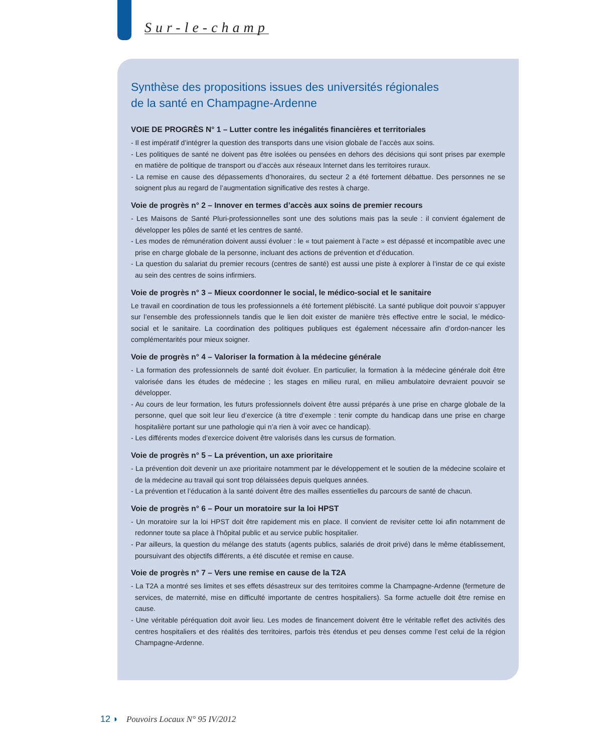Sur-le-champ
Synthèse des propositions issues des universités régionales
de la santé en Champagne-Ardenne
VOIE DE PROGRÈS N° 1 – Lutter contre les inégalités financières et territoriales
- Il est impératif d’intégrer la question des transports dans une vision globale de l’accès aux soins.
- Les politiques de santé ne doivent pas être isolées ou pensées en dehors des décisions qui sont prises par exemple en matière de politique de transport ou d’accès aux réseaux Internet dans les territoires ruraux.
- La remise en cause des dépassements d’honoraires, du secteur 2 a été fortement débattue. Des personnes ne se soignent plus au regard de l’augmentation significative des restes à charge.
Voie de progrès n° 2 – Innover en termes d’accès aux soins de premier recours
- Les Maisons de Santé Pluri-professionnelles sont une des solutions mais pas la seule : il convient également de développer les pôles de santé et les centres de santé.
- Les modes de rémunération doivent aussi évoluer : le « tout paiement à l’acte » est dépassé et incompatible avec une prise en charge globale de la personne, incluant des actions de prévention et d’éducation.
- La question du salariat du premier recours (centres de santé) est aussi une piste à explorer à l’instar de ce qui existe au sein des centres de soins infirmiers.
Voie de progrès n° 3 – Mieux coordonner le social, le médico-social et le sanitaire
Le travail en coordination de tous les professionnels a été fortement plébiscité. La santé publique doit pouvoir s’appuyer sur l’ensemble des professionnels tandis que le lien doit exister de manière très effective entre le social, le médico-social et le sanitaire. La coordination des politiques publiques est également nécessaire afin d’ordon-nancer les complémentarités pour mieux soigner.
Voie de progrès n° 4 – Valoriser la formation à la médecine générale
- La formation des professionnels de santé doit évoluer. En particulier, la formation à la médecine générale doit être valorisée dans les études de médecine ; les stages en milieu rural, en milieu ambulatoire devraient pouvoir se développer.
- Au cours de leur formation, les futurs professionnels doivent être aussi préparés à une prise en charge globale de la personne, quel que soit leur lieu d’exercice (à titre d’exemple : tenir compte du handicap dans une prise en charge hospitalière portant sur une pathologie qui n’a rien à voir avec ce handicap).
- Les différents modes d’exercice doivent être valorisés dans les cursus de formation.
Voie de progrès n° 5 – La prévention, un axe prioritaire
- La prévention doit devenir un axe prioritaire notamment par le développement et le soutien de la médecine scolaire et de la médecine au travail qui sont trop délaissées depuis quelques années.
- La prévention et l’éducation à la santé doivent être des mailles essentielles du parcours de santé de chacun.
Voie de progrès n° 6 – Pour un moratoire sur la loi HPST
- Un moratoire sur la loi HPST doit être rapidement mis en place. Il convient de revisiter cette loi afin notamment de redonner toute sa place à l’hôpital public et au service public hospitalier.
- Par ailleurs, la question du mélange des statuts (agents publics, salariés de droit privé) dans le même établissement, poursuivant des objectifs différents, a été discutée et remise en cause.
Voie de progrès n° 7 – Vers une remise en cause de la T2A
- La T2A a montré ses limites et ses effets désastreux sur des territoires comme la Champagne-Ardenne (fermeture de services, de maternité, mise en difficulté importante de centres hospitaliers). Sa forme actuelle doit être remise en cause.
- Une véritable péréquation doit avoir lieu. Les modes de financement doivent être le véritable reflet des activités des centres hospitaliers et des réalités des territoires, parfois très étendus et peu denses comme l’est celui de la région Champagne-Ardenne.
12 ◗ Pouvoirs Locaux N° 95 IV/2012